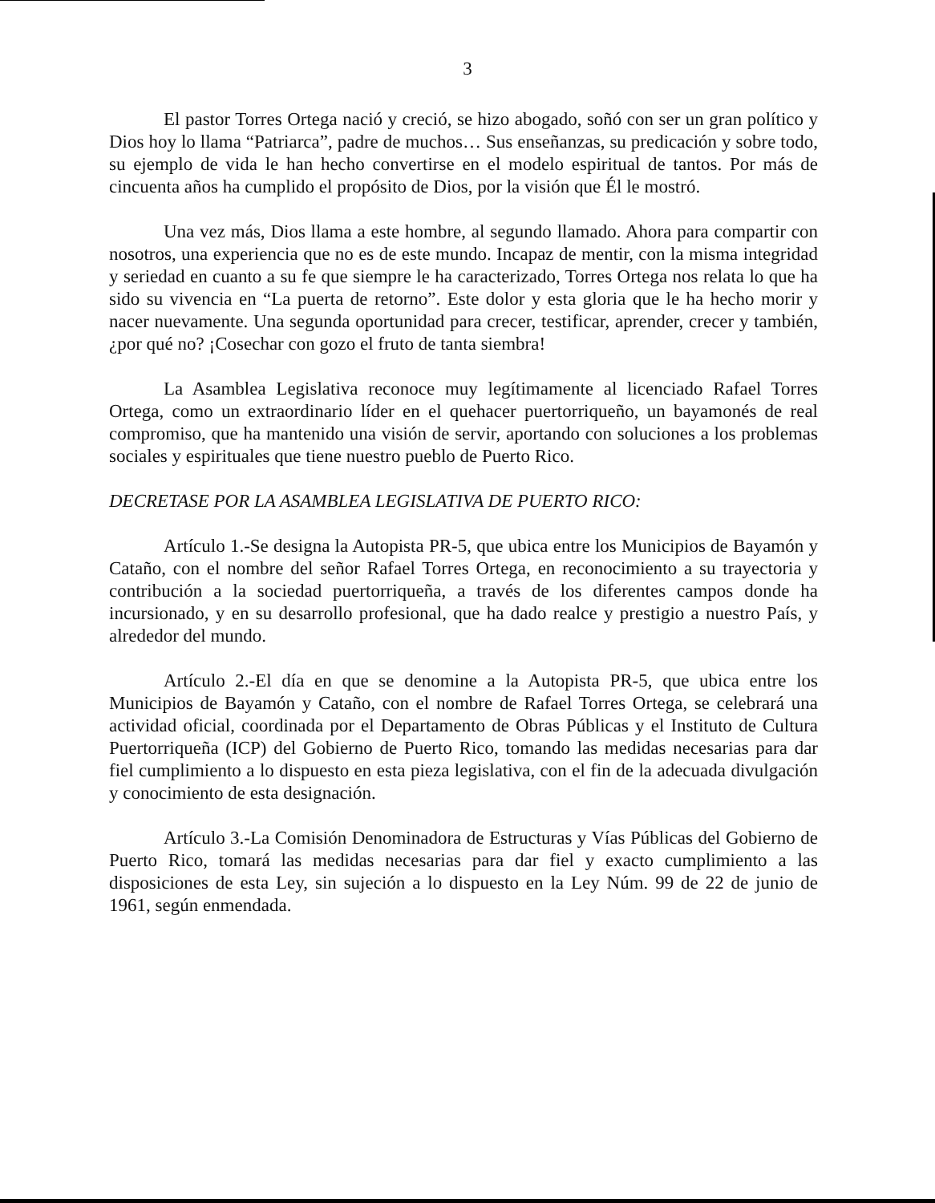3
El pastor Torres Ortega nació y creció, se hizo abogado, soñó con ser un gran político y Dios hoy lo llama “Patriarca”, padre de muchos… Sus enseñanzas, su predicación y sobre todo, su ejemplo de vida le han hecho convertirse en el modelo espiritual de tantos. Por más de cincuenta años ha cumplido el propósito de Dios, por la visión que Él le mostró.
Una vez más, Dios llama a este hombre, al segundo llamado. Ahora para compartir con nosotros, una experiencia que no es de este mundo. Incapaz de mentir, con la misma integridad y seriedad en cuanto a su fe que siempre le ha caracterizado, Torres Ortega nos relata lo que ha sido su vivencia en “La puerta de retorno”. Este dolor y esta gloria que le ha hecho morir y nacer nuevamente. Una segunda oportunidad para crecer, testificar, aprender, crecer y también, ¿por qué no? ¡Cosechar con gozo el fruto de tanta siembra!
La Asamblea Legislativa reconoce muy legítimamente al licenciado Rafael Torres Ortega, como un extraordinario líder en el quehacer puertorriqueño, un bayamonés de real compromiso, que ha mantenido una visión de servir, aportando con soluciones a los problemas sociales y espirituales que tiene nuestro pueblo de Puerto Rico.
DECRETASE POR LA ASAMBLEA LEGISLATIVA DE PUERTO RICO:
Artículo 1.-Se designa la Autopista PR-5, que ubica entre los Municipios de Bayamón y Cataño, con el nombre del señor Rafael Torres Ortega, en reconocimiento a su trayectoria y contribución a la sociedad puertorriqueña, a través de los diferentes campos donde ha incursionado, y en su desarrollo profesional, que ha dado realce y prestigio a nuestro País, y alrededor del mundo.
Artículo 2.-El día en que se denomine a la Autopista PR-5, que ubica entre los Municipios de Bayamón y Cataño, con el nombre de Rafael Torres Ortega, se celebrará una actividad oficial, coordinada por el Departamento de Obras Públicas y el Instituto de Cultura Puertorriqueña (ICP) del Gobierno de Puerto Rico, tomando las medidas necesarias para dar fiel cumplimiento a lo dispuesto en esta pieza legislativa, con el fin de la adecuada divulgación y conocimiento de esta designación.
Artículo 3.-La Comisión Denominadora de Estructuras y Vías Públicas del Gobierno de Puerto Rico, tomará las medidas necesarias para dar fiel y exacto cumplimiento a las disposiciones de esta Ley, sin sujeción a lo dispuesto en la Ley Núm. 99 de 22 de junio de 1961, según enmendada.